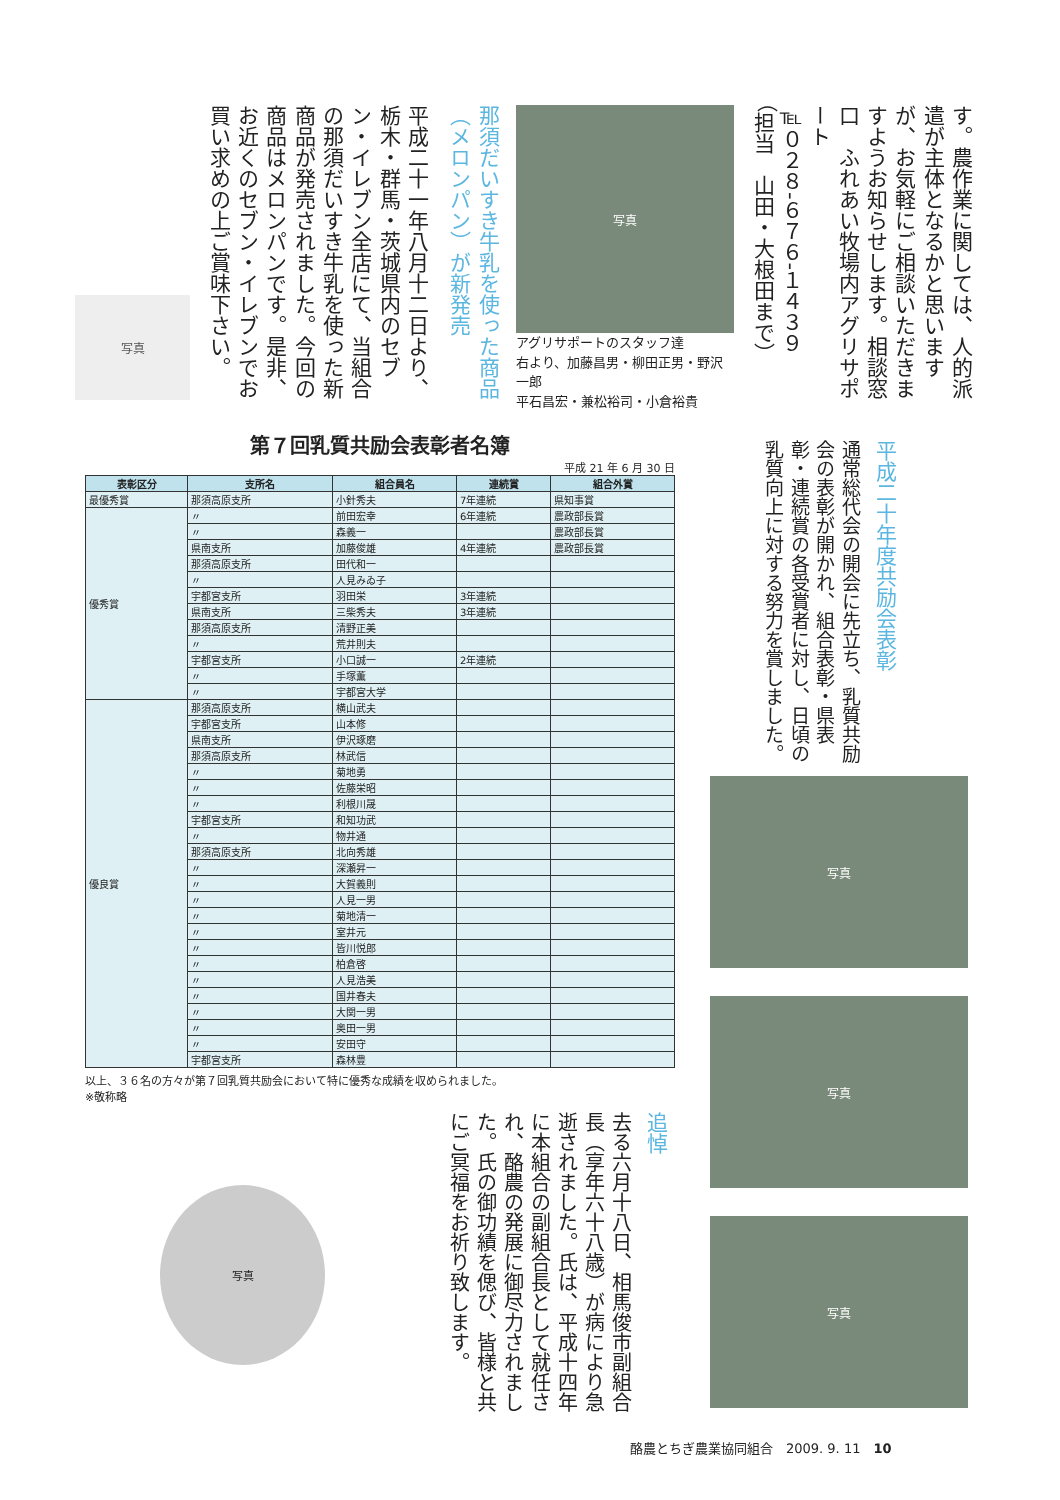す。農作業に関しては、人的派遣が主体となるかと思いますが、お気軽にご相談いただきますようお知らせします。相談窓口　ふれあい牧場内アグリサポート
℡０２８-６７６-１４３９
（担当　山田・大根田まで）
写真
アグリサポートのスタッフ達
右より、加藤昌男・柳田正男・野沢一郎
平石昌宏・兼松裕司・小倉裕貴
那須だいすき牛乳を使った商品（メロンパン）が新発売
平成二十一年八月十二日より、栃木・群馬・茨城県内のセブン・イレブン全店にて、当組合の那須だいすき牛乳を使った新商品が発売されました。今回の商品はメロンパンです。是非、お近くのセブン・イレブンでお買い求めの上ご賞味下さい。
写真
第７回乳質共励会表彰者名簿
平成 21 年 6 月 30 日
| 表彰区分 | 支所名 | 組合員名 | 連続賞 | 組合外賞 |
| --- | --- | --- | --- | --- |
| 最優秀賞 | 那須高原支所 | 小針秀夫 | 7年連続 | 県知事賞 |
| 優秀賞 | 〃 | 前田宏幸 | 6年連続 | 農政部長賞 |
| | 〃 | 森義一 | | 農政部長賞 |
| | 県南支所 | 加藤俊雄 | 4年連続 | 農政部長賞 |
| | 那須高原支所 | 田代和一 | | |
| | 〃 | 人見みゐ子 | | |
| | 宇都宮支所 | 羽田栄 | 3年連続 | |
| | 県南支所 | 三柴秀夫 | 3年連続 | |
| | 那須高原支所 | 清野正美 | | |
| | 〃 | 荒井則夫 | | |
| | 宇都宮支所 | 小口誠一 | 2年連続 | |
| | 〃 | 手塚薫 | | |
| | 〃 | 宇都宮大学 | | |
| 優良賞 | 那須高原支所 | 横山武夫 | | |
| | 宇都宮支所 | 山本修 | | |
| | 県南支所 | 伊沢琢磨 | | |
| | 那須高原支所 | 林武信 | | |
| | 〃 | 菊地勇 | | |
| | 〃 | 佐藤栄昭 | | |
| | 〃 | 利根川晟 | | |
| | 宇都宮支所 | 和知功武 | | |
| | 〃 | 物井通 | | |
| | 那須高原支所 | 北向秀雄 | | |
| | 〃 | 深瀬昇一 | | |
| | 〃 | 大賀義則 | | |
| | 〃 | 人見一男 | | |
| | 〃 | 菊地清一 | | |
| | 〃 | 室井元 | | |
| | 〃 | 皆川悦郎 | | |
| | 〃 | 柏倉啓 | | |
| | 〃 | 人見浩美 | | |
| | 〃 | 国井春夫 | | |
| | 〃 | 大関一男 | | |
| | 〃 | 奥田一男 | | |
| | 〃 | 安田守 | | |
| | 宇都宮支所 | 森林豊 | | |
以上、３６名の方々が第７回乳質共励会において特に優秀な成績を収められました。
※敬称略
平成二十年度共励会表彰
通常総代会の開会に先立ち、乳質共励会の表彰が開かれ、組合表彰・県表彰・連続賞の各受賞者に対し、日頃の乳質向上に対する努力を賞しました。
写真
写真
写真
追悼
去る六月十八日、相馬俊市副組合長（享年六十八歳）が病により急逝されました。氏は、平成十四年に本組合の副組合長として就任され、酪農の発展に御尽力されました。氏の御功績を偲び、皆様と共にご冥福をお祈り致します。
写真
酪農とちぎ農業協同組合　2009. 9. 11　10